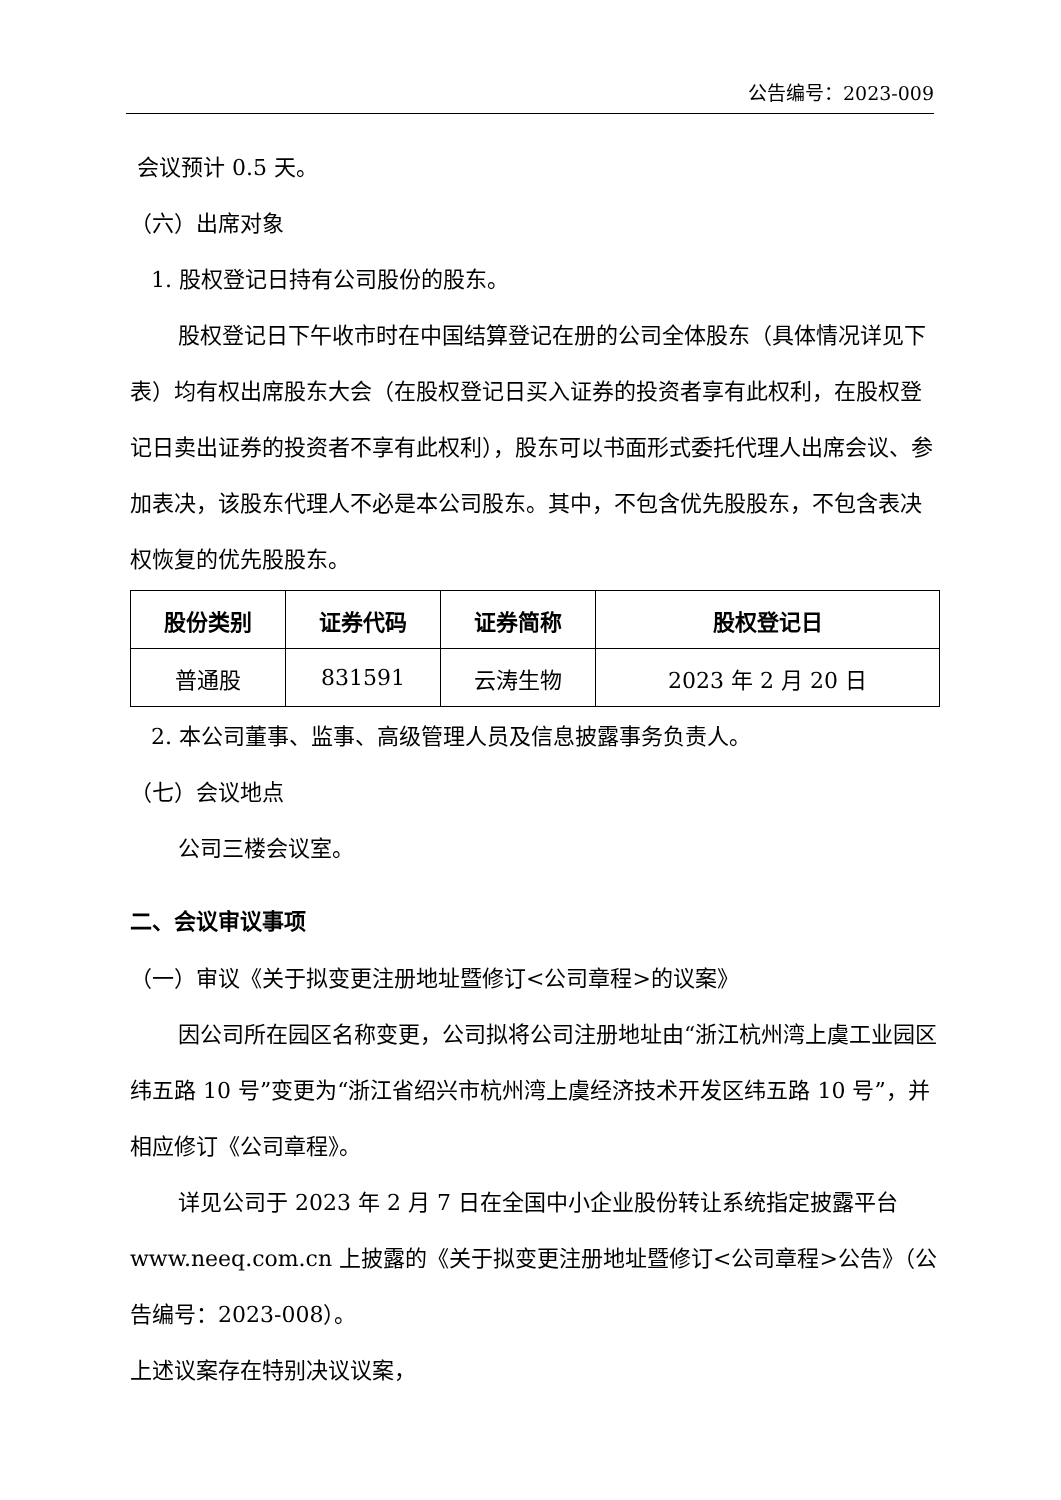公告编号：2023-009
会议预计 0.5 天。
（六）出席对象
1. 股权登记日持有公司股份的股东。
股权登记日下午收市时在中国结算登记在册的公司全体股东（具体情况详见下表）均有权出席股东大会（在股权登记日买入证券的投资者享有此权利，在股权登记日卖出证券的投资者不享有此权利），股东可以书面形式委托代理人出席会议、参加表决，该股东代理人不必是本公司股东。其中，不包含优先股股东，不包含表决权恢复的优先股股东。
| 股份类别 | 证券代码 | 证券简称 | 股权登记日 |
| --- | --- | --- | --- |
| 普通股 | 831591 | 云涛生物 | 2023 年 2 月 20 日 |
2. 本公司董事、监事、高级管理人员及信息披露事务负责人。
（七）会议地点
公司三楼会议室。
二、会议审议事项
（一）审议《关于拟变更注册地址暨修订<公司章程>的议案》
因公司所在园区名称变更，公司拟将公司注册地址由“浙江杭州湾上虞工业园区纬五路 10 号”变更为“浙江省绍兴市杭州湾上虞经济技术开发区纬五路 10 号”，并相应修订《公司章程》。
详见公司于 2023 年 2 月 7 日在全国中小企业股份转让系统指定披露平台 www.neeq.com.cn 上披露的《关于拟变更注册地址暨修订<公司章程>公告》（公告编号：2023-008）。
上述议案存在特别决议议案，